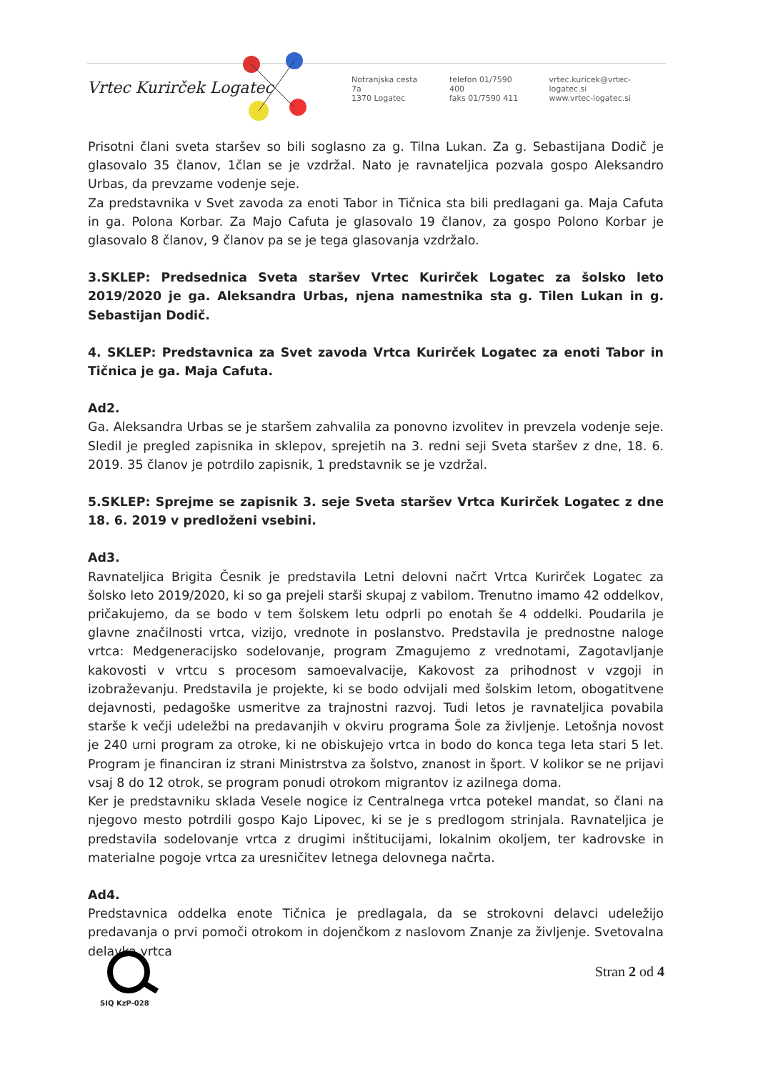Vrtec Kurirček Logatec
Notranjska cesta 7a
1370 Logatec
telefon 01/7590 400
faks 01/7590 411
vrtec.kuricek@vrtec-logatec.si
www.vrtec-logatec.si
Prisotni člani sveta staršev so bili soglasno za g. Tilna Lukan. Za g. Sebastijana Dodič je glasovalo 35 članov, 1član se je vzdržal. Nato je ravnateljica pozvala gospo Aleksandro Urbas, da prevzame vodenje seje.
Za predstavnika v Svet zavoda za enoti Tabor in Tičnica sta bili predlagani ga. Maja Cafuta in ga. Polona Korbar. Za Majo Cafuta je glasovalo 19 članov, za gospo Polono Korbar je glasovalo 8 članov, 9 članov pa se je tega glasovanja vzdržalo.
3.SKLEP: Predsednica Sveta staršev Vrtec Kurirček Logatec za šolsko leto 2019/2020 je ga. Aleksandra Urbas, njena namestnika sta g. Tilen Lukan in g. Sebastijan Dodič.
4. SKLEP: Predstavnica za Svet zavoda Vrtca Kurirček Logatec za enoti Tabor in Tičnica je ga. Maja Cafuta.
Ad2.
Ga. Aleksandra Urbas se je staršem zahvalila za ponovno izvolitev in prevzela vodenje seje. Sledil je pregled zapisnika in sklepov, sprejetih na 3. redni seji Sveta staršev z dne, 18. 6. 2019. 35 članov je potrdilo zapisnik, 1 predstavnik se je vzdržal.
5.SKLEP: Sprejme se zapisnik 3. seje Sveta staršev Vrtca Kurirček Logatec z dne 18. 6. 2019 v predloženi vsebini.
Ad3.
Ravnateljica Brigita Česnik je predstavila Letni delovni načrt Vrtca Kurirček Logatec za šolsko leto 2019/2020, ki so ga prejeli starši skupaj z vabilom. Trenutno imamo 42 oddelkov, pričakujemo, da se bodo v tem šolskem letu odprli po enotah še 4 oddelki. Poudarila je glavne značilnosti vrtca, vizijo, vrednote in poslanstvo. Predstavila je prednostne naloge vrtca: Medgeneracijsko sodelovanje, program Zmagujemo z vrednotami, Zagotavljanje kakovosti v vrtcu s procesom samoevalvacije, Kakovost za prihodnost v vzgoji in izobraževanju. Predstavila je projekte, ki se bodo odvijali med šolskim letom, obogatitvene dejavnosti, pedagoške usmeritve za trajnostni razvoj. Tudi letos je ravnateljica povabila starše k večji udeležbi na predavanjih v okviru programa Šole za življenje. Letošnja novost je 240 urni program za otroke, ki ne obiskujejo vrtca in bodo do konca tega leta stari 5 let. Program je financiran iz strani Ministrstva za šolstvo, znanost in šport. V kolikor se ne prijavi vsaj 8 do 12 otrok, se program ponudi otrokom migrantov iz azilnega doma.
Ker je predstavniku sklada Vesele nogice iz Centralnega vrtca potekel mandat, so člani na njegovo mesto potrdili gospo Kajo Lipovec, ki se je s predlogom strinjala. Ravnateljica je predstavila sodelovanje vrtca z drugimi inštitucijami, lokalnim okoljem, ter kadrovske in materialne pogoje vrtca za uresničitev letnega delovnega načrta.
Ad4.
Predstavnica oddelka enote Tičnica je predlagala, da se strokovni delavci udeležijo predavanja o prvi pomoči otrokom in dojenčkom z naslovom Znanje za življenje. Svetovalna delavka vrtca
SIQ KzP-028
Stran 2 od 4